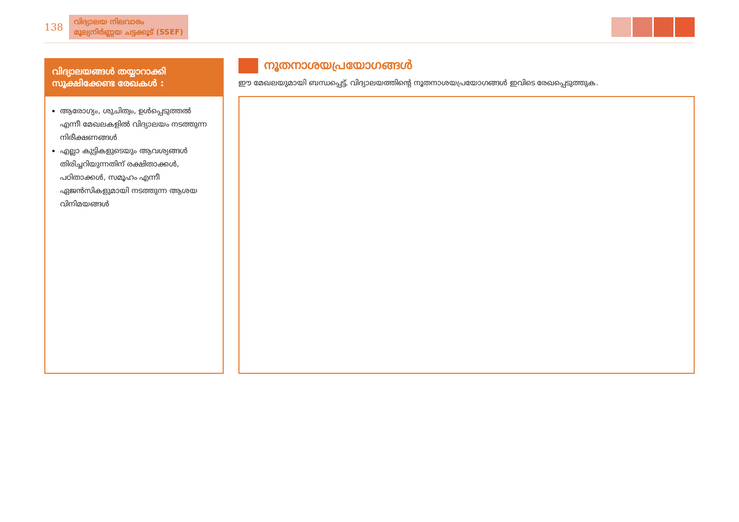138
വിദ്യാലയ നിലവാരം
മൂല്യനിർണ്ണയ ചട്ടക്കൂട് (SSEF)
വിദ്യാലയങ്ങൾ തയ്യാറാക്കി സൂക്ഷിക്കേണ്ട രേഖകൾ :
ആരോഗ്യം, ശുചിത്വം, ഉൾപ്പെടുത്തൽ എന്നീ മേഖലകളിൽ വിദ്യാലയം നടത്തുന്ന നിരീക്ഷണങ്ങൾ
എല്ലാ കുട്ടികളുടെയും ആവശ്യങ്ങൾ തിരിച്ചറിയുന്നതിന് രക്ഷിതാക്കൾ, പഠിതാക്കൾ, സമൂഹം എന്നീ ഏജൻസികളുമായി നടത്തുന്ന ആശയ വിനിമയങ്ങൾ
നൂതനാശയപ്രയോഗങ്ങൾ
ഈ മേഖലയുമായി ബന്ധപ്പെട്ട്, വിദ്യാലയത്തിന്റെ നൂതനാശയപ്രയോഗങ്ങൾ ഇവിടെ രേഖപ്പെടുത്തുക.